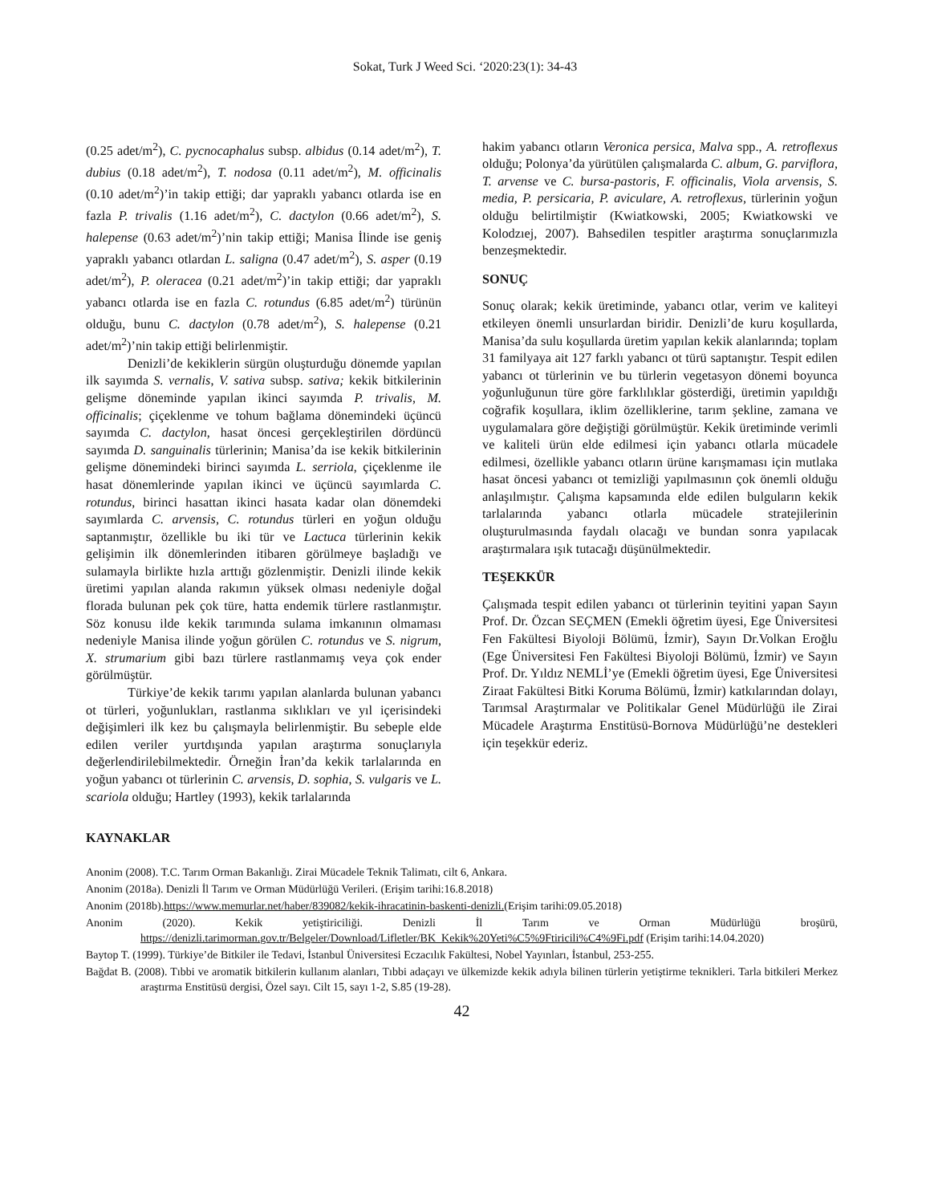Sokat, Turk J Weed Sci. ‘2020:23(1): 34-43
(0.25 adet/m<sup>2</sup>), C. pycnocaphalus subsp. albidus (0.14 adet/m<sup>2</sup>), T. dubius (0.18 adet/m<sup>2</sup>), T. nodosa (0.11 adet/m<sup>2</sup>), M. officinalis (0.10 adet/m<sup>2</sup>)’in takip ettiği; dar yapraklı yabancı otlarda ise en fazla P. trivalis (1.16 adet/m<sup>2</sup>), C. dactylon (0.66 adet/m<sup>2</sup>), S. halepense (0.63 adet/m<sup>2</sup>)’nin takip ettiği; Manisa İlinde ise geniş yapraklı yabancı otlardan L. saligna (0.47 adet/m<sup>2</sup>), S. asper (0.19 adet/m<sup>2</sup>), P. oleracea (0.21 adet/m<sup>2</sup>)’in takip ettiği; dar yapraklı yabancı otlarda ise en fazla C. rotundus (6.85 adet/m<sup>2</sup>) türünün olduğu, bunu C. dactylon (0.78 adet/m<sup>2</sup>), S. halepense (0.21 adet/m<sup>2</sup>)’nin takip ettiği belirlenmiştir.
Denizli’de kekiklerin sürgün oluşturduğu dönemde yapılan ilk sayımda S. vernalis, V. sativa subsp. sativa; kekik bitkilerinin gelişme döneminde yapılan ikinci sayımda P. trivalis, M. officinalis; çiçeklenme ve tohum bağlama dönemindeki üçüncü sayımda C. dactylon, hasat öncesi gerçekleştirilen dördüncü sayımda D. sanguinalis türlerinin; Manisa’da ise kekik bitkilerinin gelişme dönemindeki birinci sayımda L. serriola, çiçeklenme ile hasat dönemlerinde yapılan ikinci ve üçüncü sayımlarda C. rotundus, birinci hasattan ikinci hasata kadar olan dönemdeki sayımlarda C. arvensis, C. rotundus türleri en yoğun olduğu saptanmıştır, özellikle bu iki tür ve Lactuca türlerinin kekik gelişimin ilk dönemlerinden itibaren görülmeye başladığı ve sulamayla birlikte hızla arttığı gözlenmiştir. Denizli ilinde kekik üretimi yapılan alanda rakımın yüksek olması nedeniyle doğal florada bulunan pek çok türe, hatta endemik türlere rastlanmıştır. Söz konusu ilde kekik tarımında sulama imkanının olmaması nedeniyle Manisa ilinde yoğun görülen C. rotundus ve S. nigrum, X. strumarium gibi bazı türlere rastlanmamış veya çok ender görülmüştür.
Türkiye’de kekik tarımı yapılan alanlarda bulunan yabancı ot türleri, yoğunlukları, rastlanma sıklıkları ve yıl içerisindeki değişimleri ilk kez bu çalışmayla belirlenmiştir. Bu sebeple elde edilen veriler yurtdışında yapılan araştırma sonuçlarıyla değerlendirilebilmektedir. Örneğin İran’da kekik tarlalarında en yoğun yabancı ot türlerinin C. arvensis, D. sophia, S. vulgaris ve L. scariola olduğu; Hartley (1993), kekik tarlalarında
hakim yabancı otların Veronica persica, Malva spp., A. retroflexus olduğu; Polonya’da yürütülen çalışmalarda C. album, G. parviflora, T. arvense ve C. bursa-pastoris, F. officinalis, Viola arvensis, S. media, P. persicaria, P. aviculare, A. retroflexus, türlerinin yoğun olduğu belirtilmiştir (Kwiatkowski, 2005; Kwiatkowski ve Kolodzıej, 2007). Bahsedilen tespitler araştırma sonuçlarımızla benzeşmektedir.
SONUÇ
Sonuç olarak; kekik üretiminde, yabancı otlar, verim ve kaliteyi etkileyen önemli unsurlardan biridir. Denizli’de kuru koşullarda, Manisa’da sulu koşullarda üretim yapılan kekik alanlarında; toplam 31 familyaya ait 127 farklı yabancı ot türü saptanıştır. Tespit edilen yabancı ot türlerinin ve bu türlerin vegetasyon dönemi boyunca yoğunluğunun türe göre farklılıklar gösterdiği, üretimin yapıldığı coğrafik koşullara, iklim özelliklerine, tarım şekline, zamana ve uygulamalara göre değiştiği görülmüştür. Kekik üretiminde verimli ve kaliteli ürün elde edilmesi için yabancı otlarla mücadele edilmesi, özellikle yabancı otların ürüne karışmaması için mutlaka hasat öncesi yabancı ot temizliği yapılmasının çok önemli olduğu anlaşılmıştır. Çalışma kapsamında elde edilen bulguların kekik tarlalarında yabancı otlarla mücadele stratejilerinin oluşturulmasında faydalı olacağı ve bundan sonra yapılacak araştırmalara ışık tutacağı düşünülmektedir.
TEŞEKKÜR
Çalışmada tespit edilen yabancı ot türlerinin teyitini yapan Sayın Prof. Dr. Özcan SEÇMEN (Emekli öğretim üyesi, Ege Üniversitesi Fen Fakültesi Biyoloji Bölümü, İzmir), Sayın Dr.Volkan Eroğlu (Ege Üniversitesi Fen Fakültesi Biyoloji Bölümü, İzmir) ve Sayın Prof. Dr. Yıldız NEMLİ’ye (Emekli öğretim üyesi, Ege Üniversitesi Ziraat Fakültesi Bitki Koruma Bölümü, İzmir) katkılarından dolayı, Tarımsal Araştırmalar ve Politikalar Genel Müdürlüğü ile Zirai Mücadele Araştırma Enstitüsü-Bornova Müdürlüğü’ne destekleri için teşekkür ederiz.
KAYNAKLAR
Anonim (2008). T.C. Tarım Orman Bakanlığı. Zirai Mücadele Teknik Talimatı, cilt 6, Ankara.
Anonim (2018a). Denizli İl Tarım ve Orman Müdürlüğü Verileri. (Erişim tarihi:16.8.2018)
Anonim (2018b).https://www.memurlar.net/haber/839082/kekik-ihracatinin-baskenti-denizli.(Erişim tarihi:09.05.2018)
Anonim (2020). Kekik yetiştiriciliği. Denizli İl Tarım ve Orman Müdürlüğü broşürü, https://denizli.tarimorman.gov.tr/Belgeler/Download/Lifletler/BK_Kekik%20Yeti%C5%9Ftiricili%C4%9Fi.pdf (Erişim tarihi:14.04.2020)
Baytop T. (1999). Türkiye’de Bitkiler ile Tedavi, İstanbul Üniversitesi Eczacılık Fakültesi, Nobel Yayınları, İstanbul, 253-255.
Bağdat B. (2008). Tıbbi ve aromatik bitkilerin kullanım alanları, Tıbbi adaçayı ve ülkemizde kekik adıyla bilinen türlerin yetiştirme teknikleri. Tarla bitkileri Merkez araştırma Enstitüsü dergisi, Özel sayı. Cilt 15, sayı 1-2, S.85 (19-28).
42